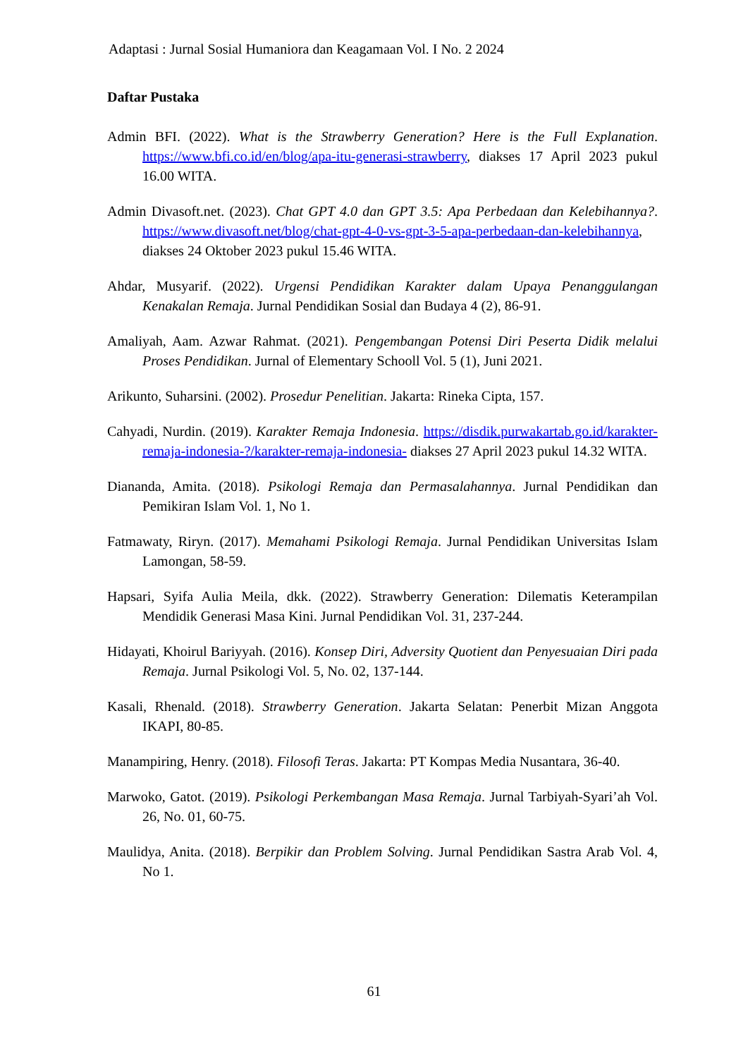Adaptasi : Jurnal Sosial Humaniora dan Keagamaan Vol. I No. 2 2024
Daftar Pustaka
Admin BFI. (2022). What is the Strawberry Generation? Here is the Full Explanation. https://www.bfi.co.id/en/blog/apa-itu-generasi-strawberry, diakses 17 April 2023 pukul 16.00 WITA.
Admin Divasoft.net. (2023). Chat GPT 4.0 dan GPT 3.5: Apa Perbedaan dan Kelebihannya?. https://www.divasoft.net/blog/chat-gpt-4-0-vs-gpt-3-5-apa-perbedaan-dan-kelebihannya, diakses 24 Oktober 2023 pukul 15.46 WITA.
Ahdar, Musyarif. (2022). Urgensi Pendidikan Karakter dalam Upaya Penanggulangan Kenakalan Remaja. Jurnal Pendidikan Sosial dan Budaya 4 (2), 86-91.
Amaliyah, Aam. Azwar Rahmat. (2021). Pengembangan Potensi Diri Peserta Didik melalui Proses Pendidikan. Jurnal of Elementary Schooll Vol. 5 (1), Juni 2021.
Arikunto, Suharsini. (2002). Prosedur Penelitian. Jakarta: Rineka Cipta, 157.
Cahyadi, Nurdin. (2019). Karakter Remaja Indonesia. https://disdik.purwakartab.go.id/karakter-remaja-indonesia-?/karakter-remaja-indonesia- diakses 27 April 2023 pukul 14.32 WITA.
Diananda, Amita. (2018). Psikologi Remaja dan Permasalahannya. Jurnal Pendidikan dan Pemikiran Islam Vol. 1, No 1.
Fatmawaty, Riryn. (2017). Memahami Psikologi Remaja. Jurnal Pendidikan Universitas Islam Lamongan, 58-59.
Hapsari, Syifa Aulia Meila, dkk. (2022). Strawberry Generation: Dilematis Keterampilan Mendidik Generasi Masa Kini. Jurnal Pendidikan Vol. 31, 237-244.
Hidayati, Khoirul Bariyyah. (2016). Konsep Diri, Adversity Quotient dan Penyesuaian Diri pada Remaja. Jurnal Psikologi Vol. 5, No. 02, 137-144.
Kasali, Rhenald. (2018). Strawberry Generation. Jakarta Selatan: Penerbit Mizan Anggota IKAPI, 80-85.
Manampiring, Henry. (2018). Filosofi Teras. Jakarta: PT Kompas Media Nusantara, 36-40.
Marwoko, Gatot. (2019). Psikologi Perkembangan Masa Remaja. Jurnal Tarbiyah-Syari’ah Vol. 26, No. 01, 60-75.
Maulidya, Anita. (2018). Berpikir dan Problem Solving. Jurnal Pendidikan Sastra Arab Vol. 4, No 1.
61